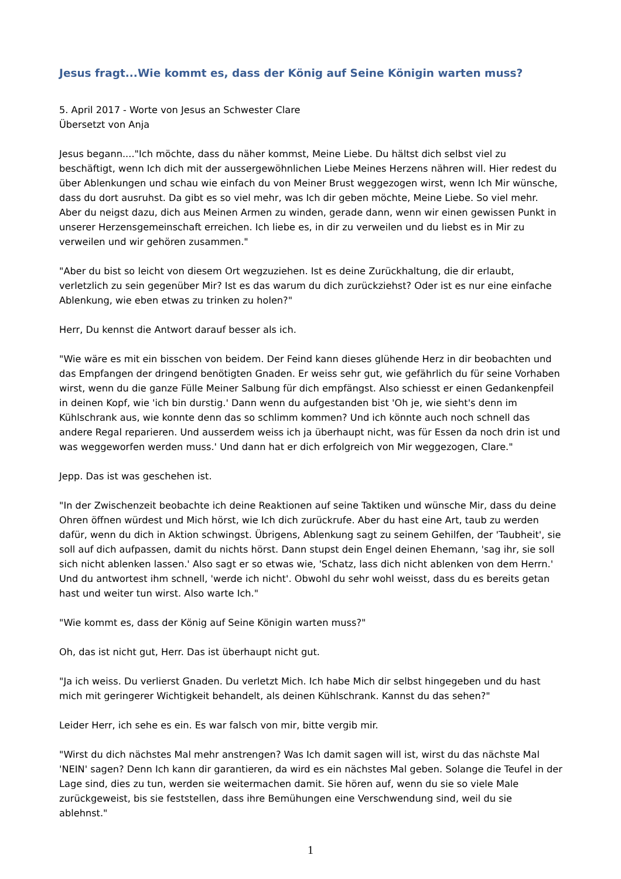Jesus fragt...Wie kommt es, dass der König auf Seine Königin warten muss?
5. April 2017 - Worte von Jesus an Schwester Clare
Übersetzt von Anja
Jesus begann...."Ich möchte, dass du näher kommst, Meine Liebe. Du hältst dich selbst viel zu beschäftigt, wenn Ich dich mit der aussergewöhnlichen Liebe Meines Herzens nähren will. Hier redest du über Ablenkungen und schau wie einfach du von Meiner Brust weggezogen wirst, wenn Ich Mir wünsche, dass du dort ausruhst. Da gibt es so viel mehr, was Ich dir geben möchte, Meine Liebe. So viel mehr. Aber du neigst dazu, dich aus Meinen Armen zu winden, gerade dann, wenn wir einen gewissen Punkt in unserer Herzensgemeinschaft erreichen. Ich liebe es, in dir zu verweilen und du liebst es in Mir zu verweilen und wir gehören zusammen."
"Aber du bist so leicht von diesem Ort wegzuziehen. Ist es deine Zurückhaltung, die dir erlaubt, verletzlich zu sein gegenüber Mir? Ist es das warum du dich zurückziehst? Oder ist es nur eine einfache Ablenkung, wie eben etwas zu trinken zu holen?"
Herr, Du kennst die Antwort darauf besser als ich.
"Wie wäre es mit ein bisschen von beidem. Der Feind kann dieses glühende Herz in dir beobachten und das Empfangen der dringend benötigten Gnaden. Er weiss sehr gut, wie gefährlich du für seine Vorhaben wirst, wenn du die ganze Fülle Meiner Salbung für dich empfängst. Also schiesst er einen Gedankenpfeil in deinen Kopf, wie 'ich bin durstig.' Dann wenn du aufgestanden bist 'Oh je, wie sieht's denn im Kühlschrank aus, wie konnte denn das so schlimm kommen? Und ich könnte auch noch schnell das andere Regal reparieren. Und ausserdem weiss ich ja überhaupt nicht, was für Essen da noch drin ist und was weggeworfen werden muss.' Und dann hat er dich erfolgreich von Mir weggezogen, Clare."
Jepp. Das ist was geschehen ist.
"In der Zwischenzeit beobachte ich deine Reaktionen auf seine Taktiken und wünsche Mir, dass du deine Ohren öffnen würdest und Mich hörst, wie Ich dich zurückrufe. Aber du hast eine Art, taub zu werden dafür, wenn du dich in Aktion schwingst. Übrigens, Ablenkung sagt zu seinem Gehilfen, der 'Taubheit', sie soll auf dich aufpassen, damit du nichts hörst. Dann stupst dein Engel deinen Ehemann, 'sag ihr, sie soll sich nicht ablenken lassen.' Also sagt er so etwas wie, 'Schatz, lass dich nicht ablenken von dem Herrn.' Und du antwortest ihm schnell, 'werde ich nicht'. Obwohl du sehr wohl weisst, dass du es bereits getan hast und weiter tun wirst. Also warte Ich."
"Wie kommt es, dass der König auf Seine Königin warten muss?"
Oh, das ist nicht gut, Herr. Das ist überhaupt nicht gut.
"Ja ich weiss. Du verlierst Gnaden. Du verletzt Mich. Ich habe Mich dir selbst hingegeben und du hast mich mit geringerer Wichtigkeit behandelt, als deinen Kühlschrank. Kannst du das sehen?"
Leider Herr, ich sehe es ein. Es war falsch von mir, bitte vergib mir.
"Wirst du dich nächstes Mal mehr anstrengen? Was Ich damit sagen will ist, wirst du das nächste Mal 'NEIN' sagen? Denn Ich kann dir garantieren, da wird es ein nächstes Mal geben. Solange die Teufel in der Lage sind, dies zu tun, werden sie weitermachen damit. Sie hören auf, wenn du sie so viele Male zurückgeweist, bis sie feststellen, dass ihre Bemühungen eine Verschwendung sind, weil du sie ablehnst."
1